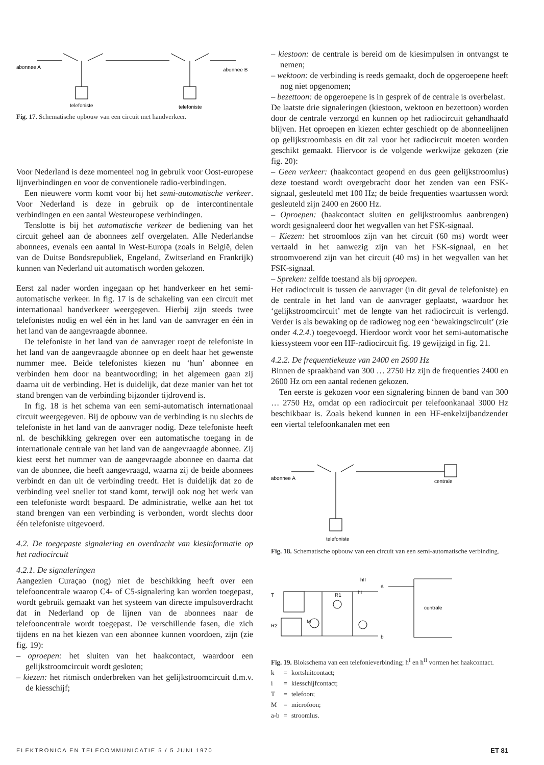abonnee A
abonnee B
telefoniste
telefoniste
Fig. 17. Schematische opbouw van een circuit met handverkeer.
Voor Nederland is deze momenteel nog in gebruik voor Oost-europese lijnverbindingen en voor de conventionele radio-verbindingen.
Een nieuwere vorm komt voor bij het semi-automatische verkeer. Voor Nederland is deze in gebruik op de intercontinentale verbindingen en een aantal Westeuropese verbindingen.
Tenslotte is bij het automatische verkeer de bediening van het circuit geheel aan de abonnees zelf overgelaten. Alle Nederlandse abonnees, evenals een aantal in West-Europa (zoals in België, delen van de Duitse Bondsrepubliek, Engeland, Zwitserland en Frankrijk) kunnen van Nederland uit automatisch worden gekozen.
Eerst zal nader worden ingegaan op het handverkeer en het semi-automatische verkeer. In fig. 17 is de schakeling van een circuit met internationaal handverkeer weergegeven. Hierbij zijn steeds twee telefonistes nodig en wel één in het land van de aanvrager en één in het land van de aangevraagde abonnee.
De telefoniste in het land van de aanvrager roept de telefoniste in het land van de aangevraagde abonnee op en deelt haar het gewenste nummer mee. Beide telefonistes kiezen nu ‘hun’ abonnee en verbinden hem door na beantwoording; in het algemeen gaan zij daarna uit de verbinding. Het is duidelijk, dat deze manier van het tot stand brengen van de verbinding bijzonder tijdrovend is.
In fig. 18 is het schema van een semi-automatisch internationaal circuit weergegeven. Bij de opbouw van de verbinding is nu slechts de telefoniste in het land van de aanvrager nodig. Deze telefoniste heeft nl. de beschikking gekregen over een automatische toegang in de internationale centrale van het land van de aangevraagde abonnee. Zij kiest eerst het nummer van de aangevraagde abonnee en daarna dat van de abonnee, die heeft aangevraagd, waarna zij de beide abonnees verbindt en dan uit de verbinding treedt. Het is duidelijk dat zo de verbinding veel sneller tot stand komt, terwijl ook nog het werk van een telefoniste wordt bespaard. De administratie, welke aan het tot stand brengen van een verbinding is verbonden, wordt slechts door één telefoniste uitgevoerd.
4.2. De toegepaste signalering en overdracht van kiesinformatie op het radiocircuit
4.2.1. De signaleringen
Aangezien Curaçao (nog) niet de beschikking heeft over een telefooncentrale waarop C4- of C5-signalering kan worden toegepast, wordt gebruik gemaakt van het systeem van directe impulsoverdracht dat in Nederland op de lijnen van de abonnees naar de telefooncentrale wordt toegepast. De verschillende fasen, die zich tijdens en na het kiezen van een abonnee kunnen voordoen, zijn (zie fig. 19):
– oproepen: het sluiten van het haakcontact, waardoor een gelijkstroomcircuit wordt gesloten;
– kiezen: het ritmisch onderbreken van het gelijkstroomcircuit d.m.v. de kiesschijf;
– kiestoon: de centrale is bereid om de kiesimpulsen in ontvangst te nemen;
– wektoon: de verbinding is reeds gemaakt, doch de opgeroepene heeft nog niet opgenomen;
– bezettoon: de opgeroepene is in gesprek of de centrale is overbelast.
De laatste drie signaleringen (kiestoon, wektoon en bezettoon) worden door de centrale verzorgd en kunnen op het radiocircuit gehandhaafd blijven. Het oproepen en kiezen echter geschiedt op de abonneelijnen op gelijkstroombasis en dit zal voor het radiocircuit moeten worden geschikt gemaakt. Hiervoor is de volgende werkwijze gekozen (zie fig. 20):
– Geen verkeer: (haakcontact geopend en dus geen gelijkstroomlus) deze toestand wordt overgebracht door het zenden van een FSK-signaal, gesleuteld met 100 Hz; de beide frequenties waartussen wordt gesleuteld zijn 2400 en 2600 Hz.
– Oproepen: (haakcontact sluiten en gelijkstroomlus aanbrengen) wordt gesignaleerd door het wegvallen van het FSK-signaal.
– Kiezen: het stroomloos zijn van het circuit (60 ms) wordt weer vertaald in het aanwezig zijn van het FSK-signaal, en het stroomvoerend zijn van het circuit (40 ms) in het wegvallen van het FSK-signaal.
– Spreken: zelfde toestand als bij oproepen.
Het radiocircuit is tussen de aanvrager (in dit geval de telefoniste) en de centrale in het land van de aanvrager geplaatst, waardoor het ‘gelijkstroomcircuit’ met de lengte van het radiocircuit is verlengd. Verder is als bewaking op de radioweg nog een ‘bewakingscircuit’ (zie onder 4.2.4.) toegevoegd. Hierdoor wordt voor het semi-automatische kiessysteem voor een HF-radiocircuit fig. 19 gewijzigd in fig. 21.
4.2.2. De frequentiekeuze van 2400 en 2600 Hz
Binnen de spraakband van 300 … 2750 Hz zijn de frequenties 2400 en 2600 Hz om een aantal redenen gekozen.
Ten eerste is gekozen voor een signalering binnen de band van 300 … 2750 Hz, omdat op een radiocircuit per telefoonkanaal 3000 Hz beschikbaar is. Zoals bekend kunnen in een HF-enkelzijbandzender een viertal telefoonkanalen met een
abonnee A
centrale
telefoniste
Fig. 18. Schematische opbouw van een circuit van een semi-automatische verbinding.
T
R2
M
R1
hI
hII
a
b
centrale
Fig. 19. Blokschema van een telefonieverbinding; h<sup>I</sup> en h<sup>II</sup> vormen het haakcontact.
| k | = | kortsluitcontact; |
| i | = | kiesschijfcontact; |
| T | = | telefoon; |
| M | = | microfoon; |
| a-b | = | stroomlus. |
ELEKTRONICA EN TELECOMMUNICATIE 5 / 5 JUNI 1970 ET 81